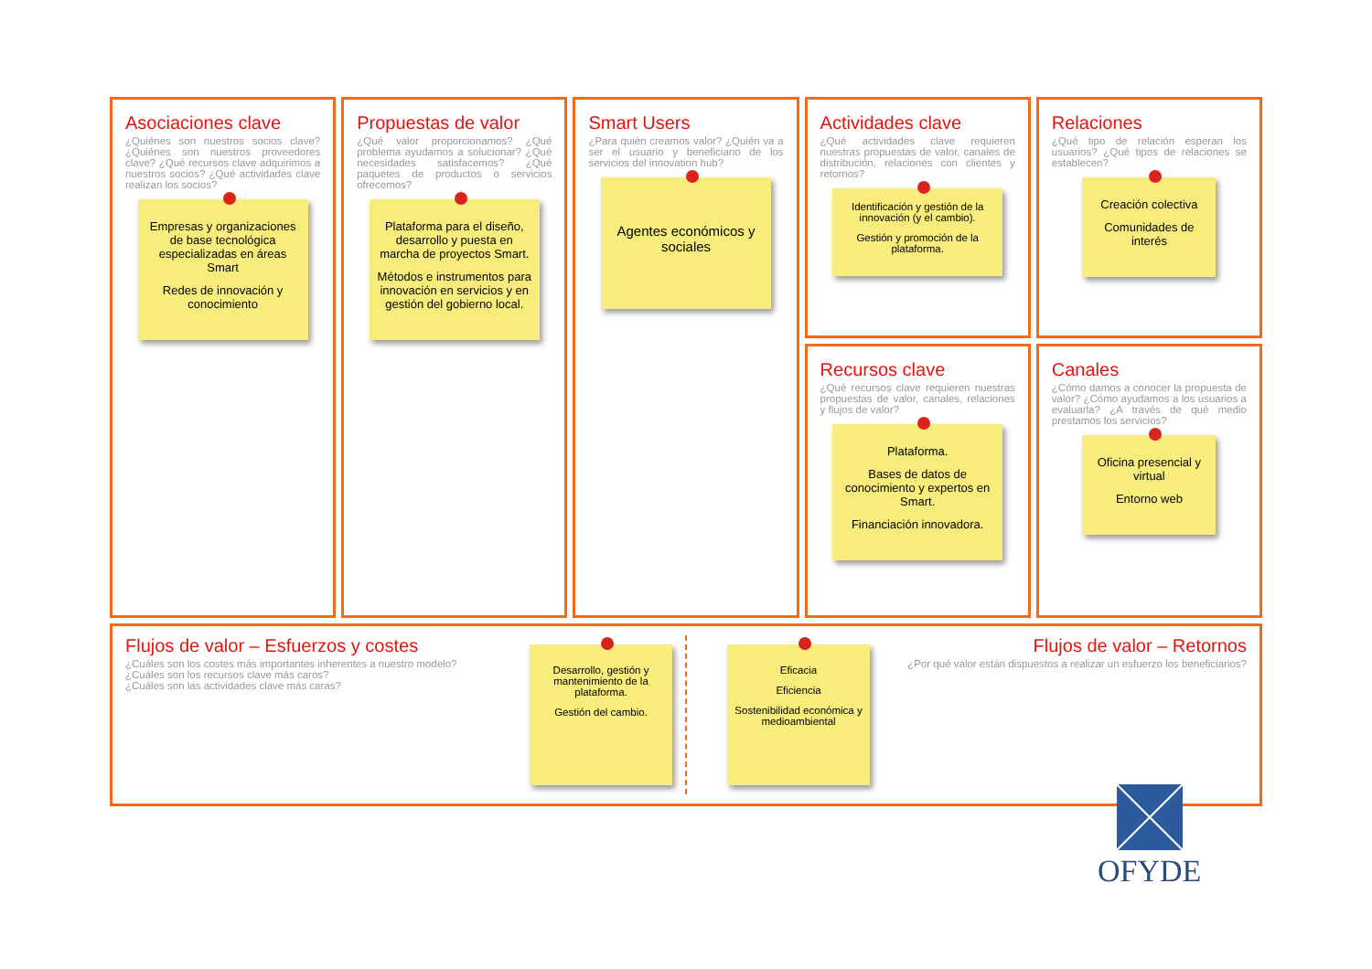Asociaciones clave
¿Quiénes son nuestros socios clave? ¿Quiénes son nuestros proveedores clave? ¿Qué recursos clave adquirimos a nuestros socios? ¿Qué actividades clave realizan los socios?
Empresas y organizaciones de base tecnológica especializadas en áreas Smart
Redes de innovación y conocimiento
Actividades clave
¿Qué actividades clave requieren nuestras propuestas de valor, canales de distribución, relaciones con clientes y retornos?
Identificación y gestión de la innovación (y el cambio).
Gestión y promoción de la plataforma.
Propuestas de valor
¿Qué valor proporcionamos? ¿Qué problema ayudamos a solucionar? ¿Qué necesidades satisfacemos? ¿Qué paquetes de productos o servicios ofrecemos?
Plataforma para el diseño, desarrollo y puesta en marcha de proyectos Smart.
Métodos e instrumentos para innovación en servicios y en gestión del gobierno local.
Relaciones
¿Qué tipo de relación esperan los usuarios? ¿Qué tipos de relaciones se establecen?
Creación colectiva
Comunidades de interés
Smart Users
¿Para quién creamos valor? ¿Quién va a ser el usuario y beneficiario de los servicios del innovation hub?
Agentes económicos y sociales
Recursos clave
¿Qué recursos clave requieren nuestras propuestas de valor, canales, relaciones y flujos de valor?
Plataforma.
Bases de datos de conocimiento y expertos en Smart.
Financiación innovadora.
Canales
¿Cómo damos a conocer la propuesta de valor? ¿Cómo ayudamos a los usuarios a evaluarla? ¿A través de qué medio prestamos los servicios?
Oficina presencial y virtual
Entorno web
Flujos de valor – Esfuerzos y costes
¿Cuáles son los costes más importantes inherentes a nuestro modelo?
¿Cuáles son los recursos clave más caros?
¿Cuáles son las actividades clave más caras?
Desarrollo, gestión y mantenimiento de la plataforma.
Gestión del cambio.
Eficacia
Eficiencia
Sostenibilidad económica y medioambiental
Flujos de valor – Retornos
¿Por qué valor están dispuestos a realizar un esfuerzo los beneficiarios?
OFYDE